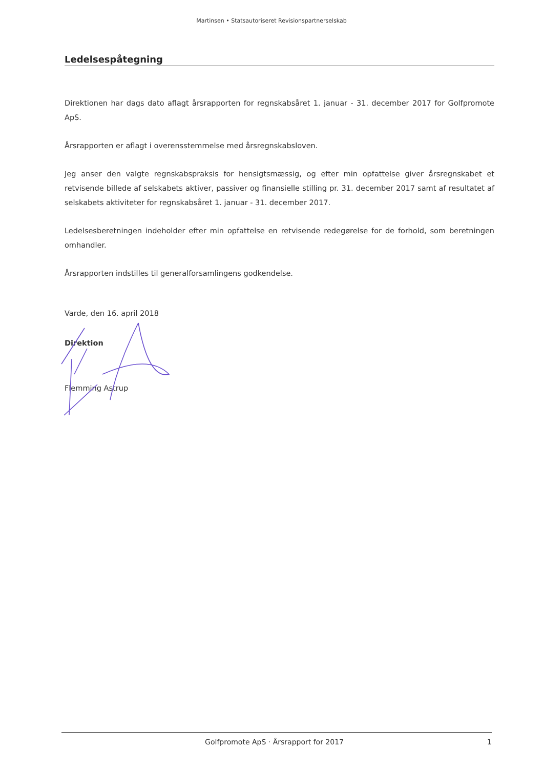Martinsen • Statsautoriseret Revisionspartnerselskab
Ledelsespåtegning
Direktionen har dags dato aflagt årsrapporten for regnskabsåret 1. januar - 31. december 2017 for Golfpromote ApS.
Årsrapporten er aflagt i overensstemmelse med årsregnskabsloven.
Jeg anser den valgte regnskabspraksis for hensigtsmæssig, og efter min opfattelse giver årsregnskabet et retvisende billede af selskabets aktiver, passiver og finansielle stilling pr. 31. december 2017 samt af resultatet af selskabets aktiviteter for regnskabsåret 1. januar - 31. december 2017.
Ledelsesberetningen indeholder efter min opfattelse en retvisende redegørelse for de forhold, som beretningen omhandler.
Årsrapporten indstilles til generalforsamlingens godkendelse.
Varde, den 16. april 2018
Direktion
Flemming Astrup
Golfpromote ApS · Årsrapport for 2017 1